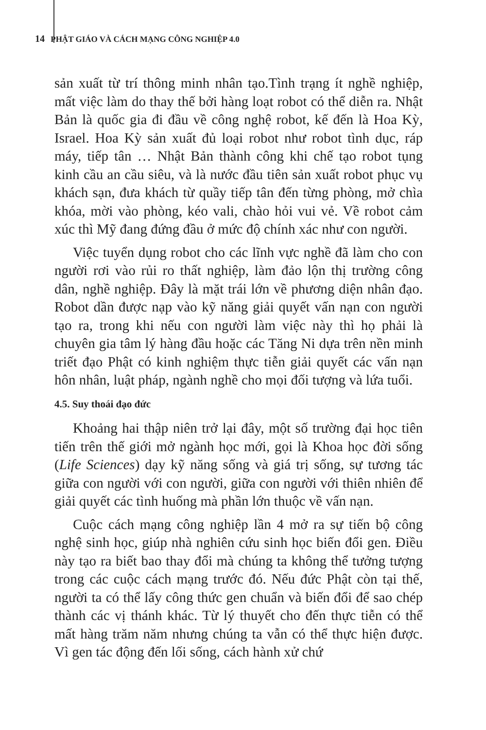14 PHẬT GIÁO VÀ CÁCH MẠNG CÔNG NGHIỆP 4.0
sản xuất từ trí thông minh nhân tạo.Tình trạng ít nghề nghiệp, mất việc làm do thay thế bởi hàng loạt robot có thể diễn ra. Nhật Bản là quốc gia đi đầu về công nghệ robot, kế đến là Hoa Kỳ, Israel. Hoa Kỳ sản xuất đủ loại robot như robot tình dục, ráp máy, tiếp tân … Nhật Bản thành công khi chế tạo robot tụng kinh cầu an cầu siêu, và là nước đầu tiên sản xuất robot phục vụ khách sạn, đưa khách từ quầy tiếp tân đến từng phòng, mở chìa khóa, mời vào phòng, kéo vali, chào hỏi vui vẻ. Về robot cảm xúc thì Mỹ đang đứng đầu ở mức độ chính xác như con người.
Việc tuyển dụng robot cho các lĩnh vực nghề đã làm cho con người rơi vào rủi ro thất nghiệp, làm đảo lộn thị trường công dân, nghề nghiệp. Đây là mặt trái lớn về phương diện nhân đạo. Robot dần được nạp vào kỹ năng giải quyết vấn nạn con người tạo ra, trong khi nếu con người làm việc này thì họ phải là chuyên gia tâm lý hàng đầu hoặc các Tăng Ni dựa trên nền minh triết đạo Phật có kinh nghiệm thực tiễn giải quyết các vấn nạn hôn nhân, luật pháp, ngành nghề cho mọi đối tượng và lứa tuổi.
4.5. Suy thoái đạo đức
Khoảng hai thập niên trở lại đây, một số trường đại học tiên tiến trên thế giới mở ngành học mới, gọi là Khoa học đời sống (Life Sciences) dạy kỹ năng sống và giá trị sống, sự tương tác giữa con người với con người, giữa con người với thiên nhiên để giải quyết các tình huống mà phần lớn thuộc về vấn nạn.
Cuộc cách mạng công nghiệp lần 4 mở ra sự tiến bộ công nghệ sinh học, giúp nhà nghiên cứu sinh học biến đổi gen. Điều này tạo ra biết bao thay đổi mà chúng ta không thể tưởng tượng trong các cuộc cách mạng trước đó. Nếu đức Phật còn tại thế, người ta có thể lấy công thức gen chuẩn và biến đổi để sao chép thành các vị thánh khác. Từ lý thuyết cho đến thực tiễn có thể mất hàng trăm năm nhưng chúng ta vẫn có thể thực hiện được. Vì gen tác động đến lối sống, cách hành xử chứ